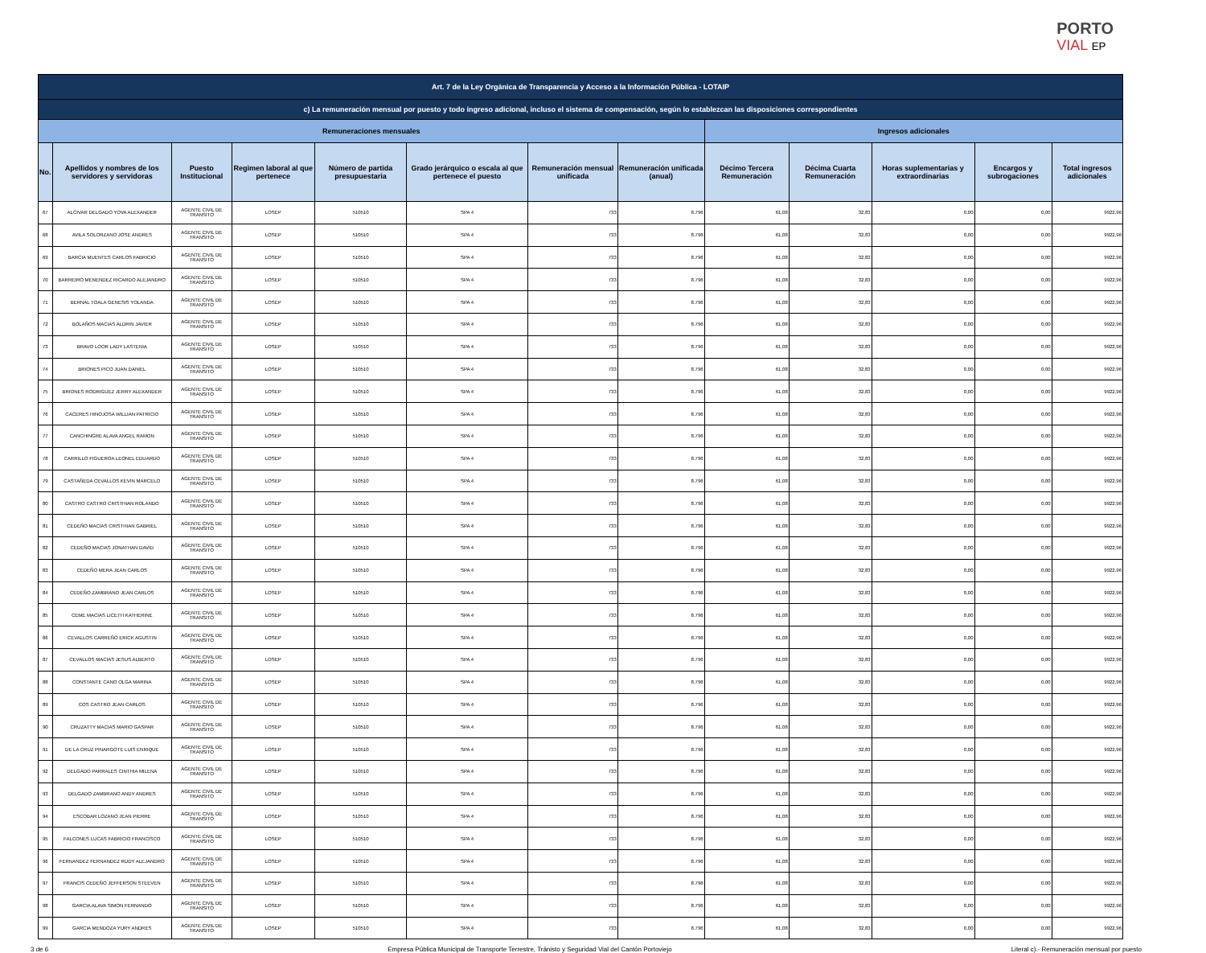PORTO
VIAL EP
| Art. 7 de la Ley Orgánica de Transparencia y Acceso a la Información Pública - LOTAIP | | | | | | | | | | | | |
| --- | --- | --- | --- | --- | --- | --- | --- | --- | --- | --- | --- | --- |
| c) La remuneración mensual por puesto y todo ingreso adicional, incluso el sistema de compensación, según lo establezcan las disposiciones correspondientes | | | | | | | | | | | | |
| Remuneraciones mensuales | | | | | | | | Ingresos adicionales | | | | |
| No. | Apellidos y nombres de los servidores y servidoras | Puesto Institucional | Regimen laboral al que pertenece | Número de partida presupuestaria | Grado jerárquico o escala al que pertenece el puesto | Remuneración mensual unificada | Remuneración unificada (anual) | Décimo Tercera Remuneración | Décima Cuarta Remuneración | Horas suplementarias y extraordinarias | Encargos y subrogaciones | Total ingresos adicionales |
| 67 | ALCIVAR DELGADO YOVA ALEXANDER | AGENTE CIVIL DE TRANSITO | LOSEP | 510510 | SPA 4 | 733 | 8.796 | 61,08 | 32,83 | 0,00 | 0,00 | 9922,96 |
| 68 | AVILA SOLORZANO JOSE ANDRES | AGENTE CIVIL DE TRANSITO | LOSEP | 510510 | SPA 4 | 733 | 8.796 | 61,08 | 32,83 | 0,00 | 0,00 | 9922,96 |
| 69 | BARCIA MUENTES CARLOS FABRICIO | AGENTE CIVIL DE TRANSITO | LOSEP | 510510 | SPA 4 | 733 | 8.796 | 61,08 | 32,83 | 0,00 | 0,00 | 9922,96 |
| 70 | BARREIRO MENENDEZ RICARDO ALEJANDRO | AGENTE CIVIL DE TRANSITO | LOSEP | 510510 | SPA 4 | 733 | 8.796 | 61,08 | 32,83 | 0,00 | 0,00 | 9922,96 |
| 71 | BERNAL TOALA GENESIS YOLANDA | AGENTE CIVIL DE TRANSITO | LOSEP | 510510 | SPA 4 | 733 | 8.796 | 61,08 | 32,83 | 0,00 | 0,00 | 9922,96 |
| 72 | BOLAÑOS MACIAS ALDRIN JAVIER | AGENTE CIVIL DE TRANSITO | LOSEP | 510510 | SPA 4 | 733 | 8.796 | 61,08 | 32,83 | 0,00 | 0,00 | 9922,96 |
| 73 | BRAVO LOOR LADY LASTENIA | AGENTE CIVIL DE TRANSITO | LOSEP | 510510 | SPA 4 | 733 | 8.796 | 61,08 | 32,83 | 0,00 | 0,00 | 9922,96 |
| 74 | BRIONES PICO JUAN DANIEL | AGENTE CIVIL DE TRANSITO | LOSEP | 510510 | SPA 4 | 733 | 8.796 | 61,08 | 32,83 | 0,00 | 0,00 | 9922,96 |
| 75 | BRIONES RODRIGUEZ JERRY ALEXANDER | AGENTE CIVIL DE TRANSITO | LOSEP | 510510 | SPA 4 | 733 | 8.796 | 61,08 | 32,83 | 0,00 | 0,00 | 9922,96 |
| 76 | CACERES HINOJOSA WILLIAN PATRICIO | AGENTE CIVIL DE TRANSITO | LOSEP | 510510 | SPA 4 | 733 | 8.796 | 61,08 | 32,83 | 0,00 | 0,00 | 9922,96 |
| 77 | CANCHINGRE ALAVA ANGEL RAMON | AGENTE CIVIL DE TRANSITO | LOSEP | 510510 | SPA 4 | 733 | 8.796 | 61,08 | 32,83 | 0,00 | 0,00 | 9922,96 |
| 78 | CARRILLO FIGUEROA LEONEL EDUARDO | AGENTE CIVIL DE TRANSITO | LOSEP | 510510 | SPA 4 | 733 | 8.796 | 61,08 | 32,83 | 0,00 | 0,00 | 9922,96 |
| 79 | CASTAÑEDA CEVALLOS KEVIN MARCELO | AGENTE CIVIL DE TRANSITO | LOSEP | 510510 | SPA 4 | 733 | 8.796 | 61,08 | 32,83 | 0,00 | 0,00 | 9922,96 |
| 80 | CASTRO CASTRO CRISTHIAN ROLANDO | AGENTE CIVIL DE TRANSITO | LOSEP | 510510 | SPA 4 | 733 | 8.796 | 61,08 | 32,83 | 0,00 | 0,00 | 9922,96 |
| 81 | CEDEÑO MACIAS CRISTHIAN GABRIEL | AGENTE CIVIL DE TRANSITO | LOSEP | 510510 | SPA 4 | 733 | 8.796 | 61,08 | 32,83 | 0,00 | 0,00 | 9922,96 |
| 82 | CEDEÑO MACIAS JONATHAN DAVID | AGENTE CIVIL DE TRANSITO | LOSEP | 510510 | SPA 4 | 733 | 8.796 | 61,08 | 32,83 | 0,00 | 0,00 | 9922,96 |
| 83 | CEDEÑO MERA JEAN CARLOS | AGENTE CIVIL DE TRANSITO | LOSEP | 510510 | SPA 4 | 733 | 8.796 | 61,08 | 32,83 | 0,00 | 0,00 | 9922,96 |
| 84 | CEDEÑO ZAMBRANO JEAN CARLOS | AGENTE CIVIL DE TRANSITO | LOSEP | 510510 | SPA 4 | 733 | 8.796 | 61,08 | 32,83 | 0,00 | 0,00 | 9922,96 |
| 85 | CEME MACIAS LICETH KATHERINE | AGENTE CIVIL DE TRANSITO | LOSEP | 510510 | SPA 4 | 733 | 8.796 | 61,08 | 32,83 | 0,00 | 0,00 | 9922,96 |
| 86 | CEVALLOS CARREÑO ERICK AGUSTIN | AGENTE CIVIL DE TRANSITO | LOSEP | 510510 | SPA 4 | 733 | 8.796 | 61,08 | 32,83 | 0,00 | 0,00 | 9922,96 |
| 87 | CEVALLOS MACIAS JESUS ALBERTO | AGENTE CIVIL DE TRANSITO | LOSEP | 510510 | SPA 4 | 733 | 8.796 | 61,08 | 32,83 | 0,00 | 0,00 | 9922,96 |
| 88 | CONSTANTE CANO OLGA MARINA | AGENTE CIVIL DE TRANSITO | LOSEP | 510510 | SPA 4 | 733 | 8.796 | 61,08 | 32,83 | 0,00 | 0,00 | 9922,96 |
| 89 | COS CASTRO JEAN CARLOS | AGENTE CIVIL DE TRANSITO | LOSEP | 510510 | SPA 4 | 733 | 8.796 | 61,08 | 32,83 | 0,00 | 0,00 | 9922,96 |
| 90 | CRUZATTY MACIAS MARIO GASPAR | AGENTE CIVIL DE TRANSITO | LOSEP | 510510 | SPA 4 | 733 | 8.796 | 61,08 | 32,83 | 0,00 | 0,00 | 9922,96 |
| 91 | DE LA CRUZ PINARGOTE LUIS ENRIQUE | AGENTE CIVIL DE TRANSITO | LOSEP | 510510 | SPA 4 | 733 | 8.796 | 61,08 | 32,83 | 0,00 | 0,00 | 9922,96 |
| 92 | DELGADO PARRALES CINTHIA MILENA | AGENTE CIVIL DE TRANSITO | LOSEP | 510510 | SPA 4 | 733 | 8.796 | 61,08 | 32,83 | 0,00 | 0,00 | 9922,96 |
| 93 | DELGADO ZAMBRANO ANDY ANDRES | AGENTE CIVIL DE TRANSITO | LOSEP | 510510 | SPA 4 | 733 | 8.796 | 61,08 | 32,83 | 0,00 | 0,00 | 9922,96 |
| 94 | ESCOBAR LOZANO JEAN PIERRE | AGENTE CIVIL DE TRANSITO | LOSEP | 510510 | SPA 4 | 733 | 8.796 | 61,08 | 32,83 | 0,00 | 0,00 | 9922,96 |
| 95 | FALCONES LUCAS FABRICIO FRANCISCO | AGENTE CIVIL DE TRANSITO | LOSEP | 510510 | SPA 4 | 733 | 8.796 | 61,08 | 32,83 | 0,00 | 0,00 | 9922,96 |
| 96 | FERNANDEZ FERNANDEZ RUDY ALEJANDRO | AGENTE CIVIL DE TRANSITO | LOSEP | 510510 | SPA 4 | 733 | 8.796 | 61,08 | 32,83 | 0,00 | 0,00 | 9922,96 |
| 97 | FRANCIS CEDEÑO JEFFERSON STEEVEN | AGENTE CIVIL DE TRANSITO | LOSEP | 510510 | SPA 4 | 733 | 8.796 | 61,08 | 32,83 | 0,00 | 0,00 | 9922,96 |
| 98 | GARCIA ALAVA SIMON FERNANDO | AGENTE CIVIL DE TRANSITO | LOSEP | 510510 | SPA 4 | 733 | 8.796 | 61,08 | 32,83 | 0,00 | 0,00 | 9922,96 |
| 99 | GARCIA MENDOZA YURY ANDRES | AGENTE CIVIL DE TRANSITO | LOSEP | 510510 | SPA 4 | 733 | 8.796 | 61,08 | 32,83 | 0,00 | 0,00 | 9922,96 |
3 de 6 Empresa Pública Municipal de Transporte Terrestre, Tránisto y Seguridad Vial del Cantón Portoviejo Literal c).- Remuneración mensual por puesto